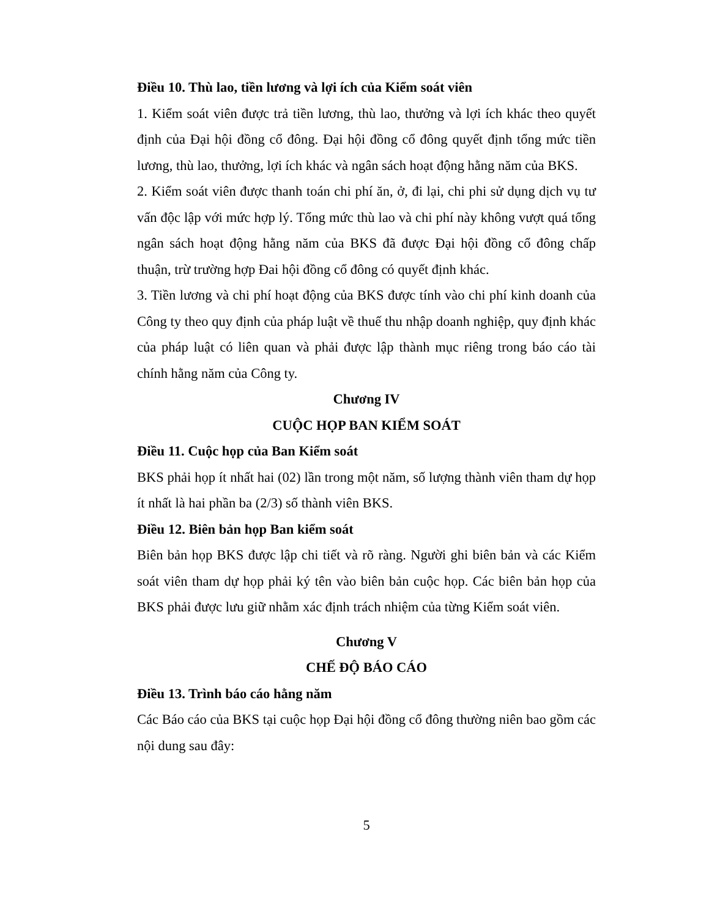Điều 10. Thù lao, tiền lương và lợi ích của Kiểm soát viên
1. Kiểm soát viên được trả tiền lương, thù lao, thưởng và lợi ích khác theo quyết định của Đại hội đồng cổ đông. Đại hội đồng cổ đông quyết định tổng mức tiền lương, thù lao, thưởng, lợi ích khác và ngân sách hoạt động hằng năm của BKS.
2. Kiểm soát viên được thanh toán chi phí ăn, ở, đi lại, chi phi sử dụng dịch vụ tư vấn độc lập với mức hợp lý. Tổng mức thù lao và chi phí này không vượt quá tổng ngân sách hoạt động hằng năm của BKS đã được Đại hội đồng cổ đông chấp thuận, trừ trường hợp Đai hội đồng cổ đông có quyết định khác.
3. Tiền lương và chi phí hoạt động của BKS được tính vào chi phí kinh doanh của Công ty theo quy định của pháp luật về thuế thu nhập doanh nghiệp, quy định khác của pháp luật có liên quan và phải được lập thành mục riêng trong báo cáo tài chính hằng năm của Công ty.
Chương IV
CUỘC HỌP BAN KIỂM SOÁT
Điều 11. Cuộc họp của Ban Kiểm soát
BKS phải họp ít nhất hai (02) lần trong một năm, số lượng thành viên tham dự họp ít nhất là hai phần ba (2/3) số thành viên BKS.
Điều 12. Biên bản họp Ban kiểm soát
Biên bản họp BKS được lập chi tiết và rõ ràng. Người ghi biên bản và các Kiểm soát viên tham dự họp phải ký tên vào biên bản cuộc họp. Các biên bản họp của BKS phải được lưu giữ nhằm xác định trách nhiệm của từng Kiểm soát viên.
Chương V
CHẾ ĐỘ BÁO CÁO
Điều 13. Trình báo cáo hằng năm
Các Báo cáo của BKS tại cuộc họp Đại hội đồng cổ đông thường niên bao gồm các nội dung sau đây:
5